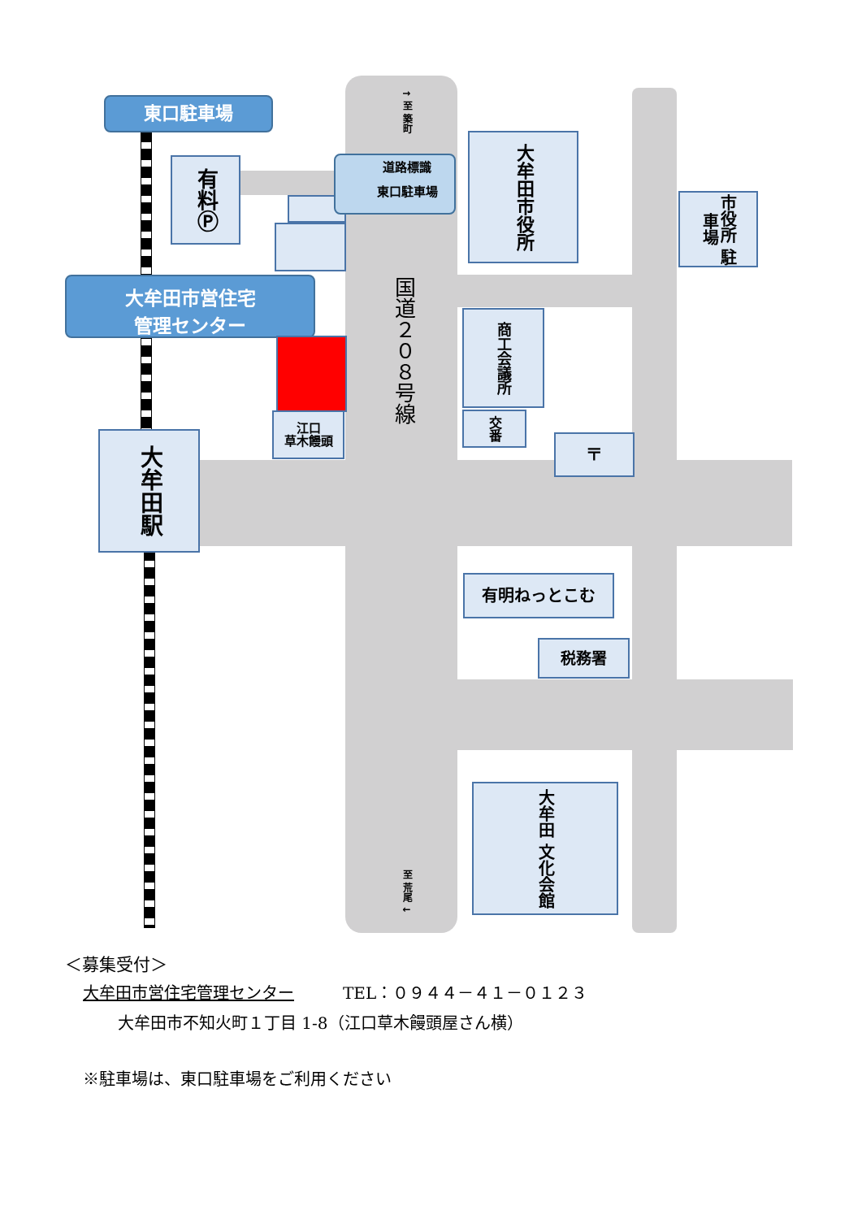東口駐車場
有料Ⓟ
道路標識
東口駐車場
↑ 至 築町
国道２０８号線
至 荒尾 ↓
大牟田市役所
市役所 駐車場
大牟田市営住宅
管理センター
商工会議所
江口
草木饅頭
交番
〒
大牟田駅
有明ねっとこむ
税務署
大牟田 文化会館
＜募集受付＞
大牟田市営住宅管理センター　　　TEL：０９４４－４１－０１２３
大牟田市不知火町１丁目 1-8（江口草木饅頭屋さん横）
※駐車場は、東口駐車場をご利用ください